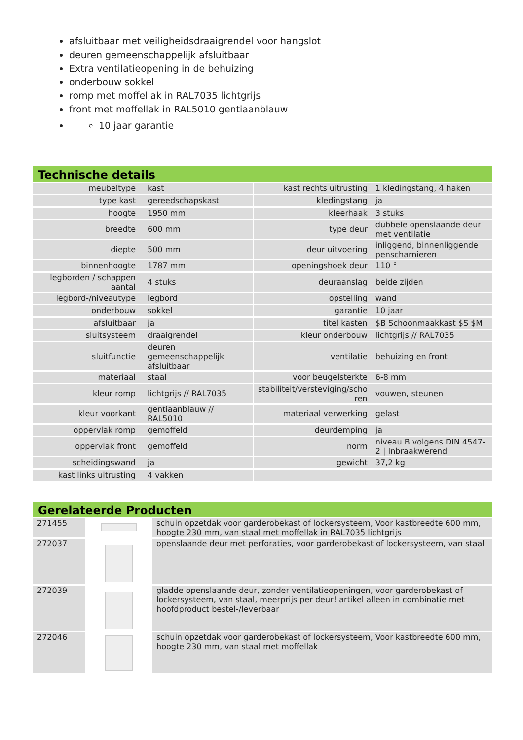afsluitbaar met veiligheidsdraaigrendel voor hangslot
deuren gemeenschappelijk afsluitbaar
Extra ventilatieopening in de behuizing
onderbouw sokkel
romp met moffellak in RAL7035 lichtgrijs
front met moffellak in RAL5010 gentiaanblauw
10 jaar garantie
Technische details
| meubeltype | kast | kast rechts uitrusting | 1 kledingstang, 4 haken |
| type kast | gereedschapskast | kledingstang | ja |
| hoogte | 1950 mm | kleerhaak | 3 stuks |
| breedte | 600 mm | type deur | dubbele openslaande deur met ventilatie |
| diepte | 500 mm | deur uitvoering | inliggend, binnenliggende penscharnieren |
| binnenhoogte | 1787 mm | openingshoek deur | 110 ° |
| legborden / schappen aantal | 4 stuks | deuraanslag | beide zijden |
| legbord-/niveautype | legbord | opstelling | wand |
| onderbouw | sokkel | garantie | 10 jaar |
| afsluitbaar | ja | titel kasten | $B Schoonmaakkast $S $M |
| sluitsysteem | draaigrendel | kleur onderbouw | lichtgrijs // RAL7035 |
| sluitfunctie | deuren gemeenschappelijk afsluitbaar | ventilatie | behuizing en front |
| materiaal | staal | voor beugelsterkte | 6-8 mm |
| kleur romp | lichtgrijs // RAL7035 | stabiliteit/versteviging/scho ren | vouwen, steunen |
| kleur voorkant | gentiaanblauw // RAL5010 | materiaal verwerking | gelast |
| oppervlak romp | gemoffeld | deurdemping | ja |
| oppervlak front | gemoffeld | norm | niveau B volgens DIN 4547-2 / Inbraakwerend |
| scheidingswand | ja | gewicht | 37,2 kg |
| kast links uitrusting | 4 vakken | | |
Gerelateerde Producten
| 271455 | | schuin opzetdak voor garderobekast of lockersysteem, Voor kastbreedte 600 mm, hoogte 230 mm, van staal met moffellak in RAL7035 lichtgrijs |
| 272037 | | openslaande deur met perforaties, voor garderobekast of lockersysteem, van staal |
| 272039 | | gladde openslaande deur, zonder ventilatieopeningen, voor garderobekast of lockersysteem, van staal, meerprijs per deur! artikel alleen in combinatie met hoofdproduct bestel-/leverbaar |
| 272046 | | schuin opzetdak voor garderobekast of lockersysteem, Voor kastbreedte 600 mm, hoogte 230 mm, van staal met moffellak |